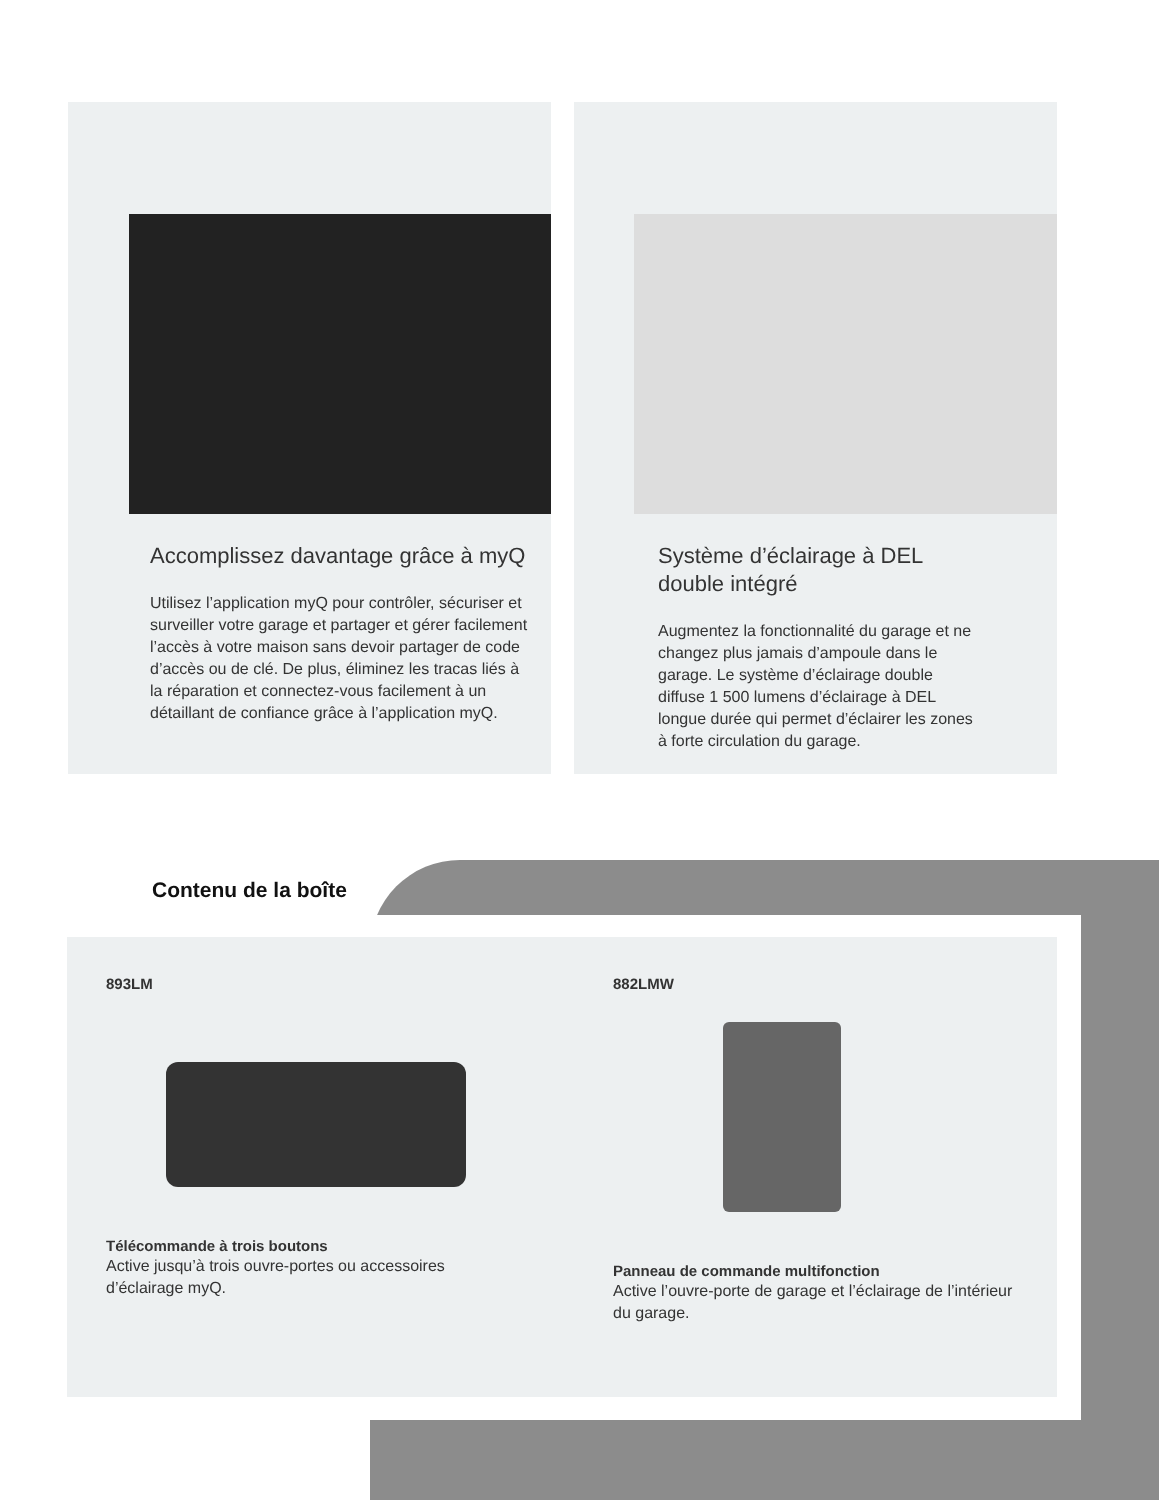Accomplissez davantage grâce à myQ
Utilisez l’application myQ pour contrôler, sécuriser et surveiller votre garage et partager et gérer facilement l’accès à votre maison sans devoir partager de code d’accès ou de clé. De plus, éliminez les tracas liés à la réparation et connectez-vous facilement à un détaillant de confiance grâce à l’application myQ.
Système d’éclairage à DEL double intégré
Augmentez la fonctionnalité du garage et ne changez plus jamais d’ampoule dans le garage. Le système d’éclairage double diffuse 1 500 lumens d’éclairage à DEL longue durée qui permet d’éclairer les zones à forte circulation du garage.
Contenu de la boîte
893LM
Télécommande à trois boutons
Active jusqu’à trois ouvre-portes ou accessoires d’éclairage myQ.
882LMW
Panneau de commande multifonction
Active l’ouvre-porte de garage et l’éclairage de l’intérieur du garage.